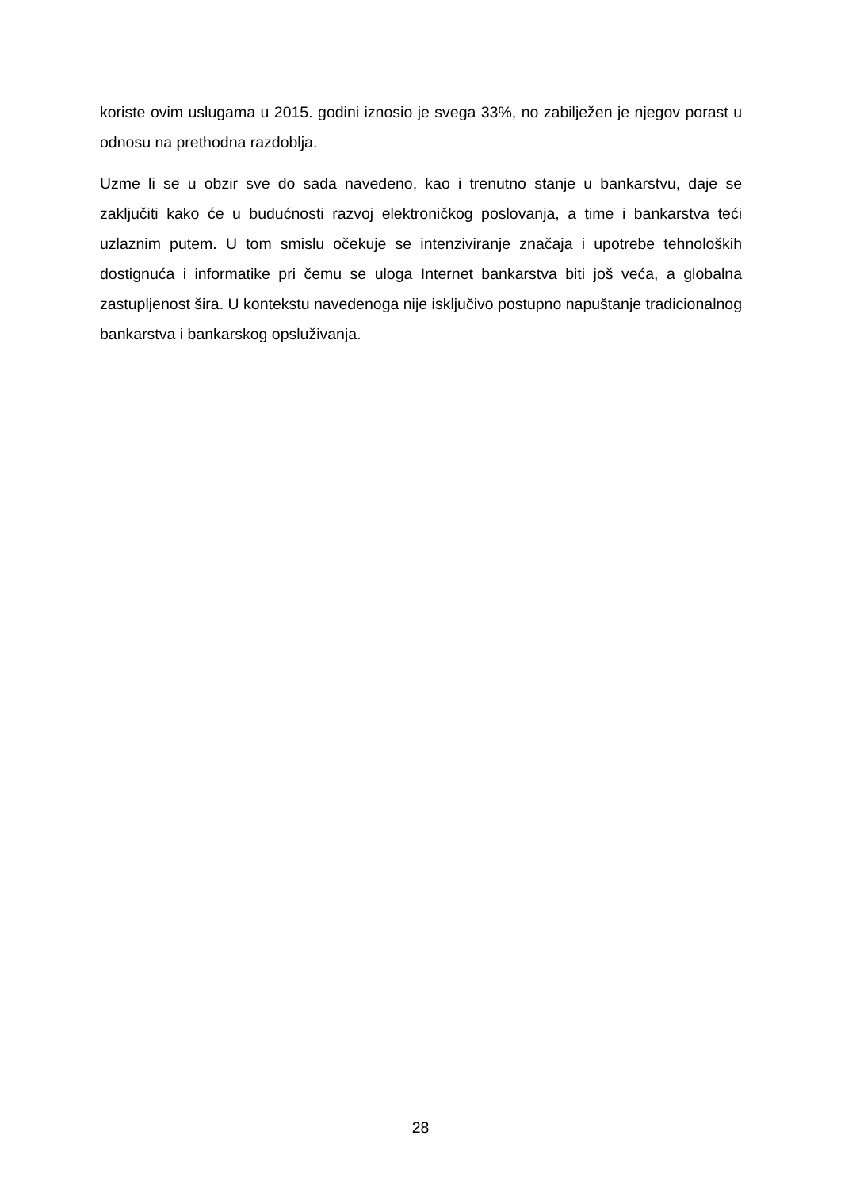koriste ovim uslugama u 2015. godini iznosio je svega 33%, no zabilježen je njegov porast u odnosu na prethodna razdoblja.
Uzme li se u obzir sve do sada navedeno, kao i trenutno stanje u bankarstvu, daje se zaključiti kako će u budućnosti razvoj elektroničkog poslovanja, a time i bankarstva teći uzlaznim putem. U tom smislu očekuje se intenziviranje značaja i upotrebe tehnoloških dostignuća i informatike pri čemu se uloga Internet bankarstva biti još veća, a globalna zastupljenost šira. U kontekstu navedenoga nije isključivo postupno napuštanje tradicionalnog bankarstva i bankarskog opsluživanja.
28